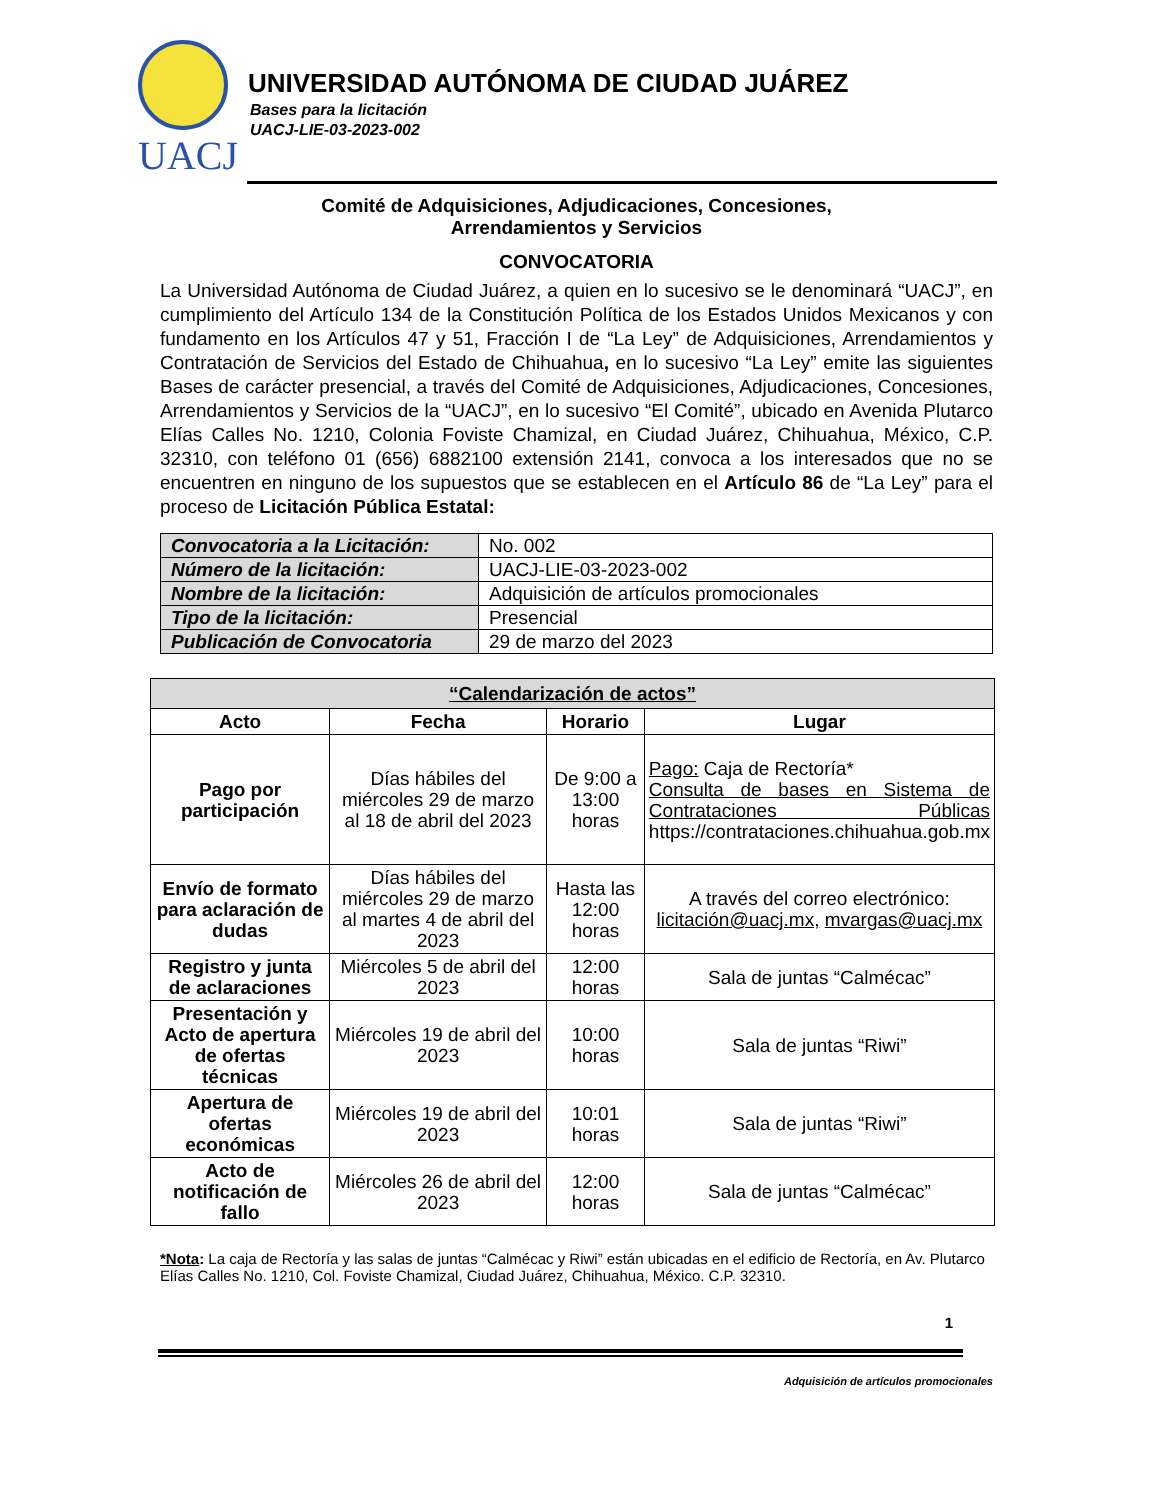UACJ
UNIVERSIDAD AUTÓNOMA DE CIUDAD JUÁREZ
Bases para la licitación
UACJ-LIE-03-2023-002
Comité de Adquisiciones, Adjudicaciones, Concesiones,
Arrendamientos y Servicios
CONVOCATORIA
La Universidad Autónoma de Ciudad Juárez, a quien en lo sucesivo se le denominará “UACJ”, en cumplimiento del Artículo 134 de la Constitución Política de los Estados Unidos Mexicanos y con fundamento en los Artículos 47 y 51, Fracción I de “La Ley” de Adquisiciones, Arrendamientos y Contratación de Servicios del Estado de Chihuahua, en lo sucesivo “La Ley” emite las siguientes Bases de carácter presencial, a través del Comité de Adquisiciones, Adjudicaciones, Concesiones, Arrendamientos y Servicios de la “UACJ”, en lo sucesivo “El Comité”, ubicado en Avenida Plutarco Elías Calles No. 1210, Colonia Foviste Chamizal, en Ciudad Juárez, Chihuahua, México, C.P. 32310, con teléfono 01 (656) 6882100 extensión 2141, convoca a los interesados que no se encuentren en ninguno de los supuestos que se establecen en el Artículo 86 de “La Ley” para el proceso de Licitación Pública Estatal:
| Convocatoria a la Licitación: | No. 002 |
| Número de la licitación: | UACJ-LIE-03-2023-002 |
| Nombre de la licitación: | Adquisición de artículos promocionales |
| Tipo de la licitación: | Presencial |
| Publicación de Convocatoria | 29 de marzo del 2023 |
| “Calendarización de actos” | | | |
| --- | --- | --- | --- |
| Acto | Fecha | Horario | Lugar |
| Pago por participación | Días hábiles del miércoles 29 de marzo al 18 de abril del 2023 | De 9:00 a 13:00 horas | Pago: Caja de Rectoría* Consulta de bases en Sistema de Contrataciones Públicas https://contrataciones.chihuahua.gob.mx |
| Envío de formato para aclaración de dudas | Días hábiles del miércoles 29 de marzo al martes 4 de abril del 2023 | Hasta las 12:00 horas | A través del correo electrónico: licitación@uacj.mx, mvargas@uacj.mx |
| Registro y junta de aclaraciones | Miércoles 5 de abril del 2023 | 12:00 horas | Sala de juntas “Calmécac” |
| Presentación y Acto de apertura de ofertas técnicas | Miércoles 19 de abril del 2023 | 10:00 horas | Sala de juntas “Riwi” |
| Apertura de ofertas económicas | Miércoles 19 de abril del 2023 | 10:01 horas | Sala de juntas “Riwi” |
| Acto de notificación de fallo | Miércoles 26 de abril del 2023 | 12:00 horas | Sala de juntas “Calmécac” |
*Nota: La caja de Rectoría y las salas de juntas “Calmécac y Riwi” están ubicadas en el edificio de Rectoría, en Av. Plutarco Elías Calles No. 1210, Col. Foviste Chamizal, Ciudad Juárez, Chihuahua, México. C.P. 32310.
1
Adquisición de artículos promocionales